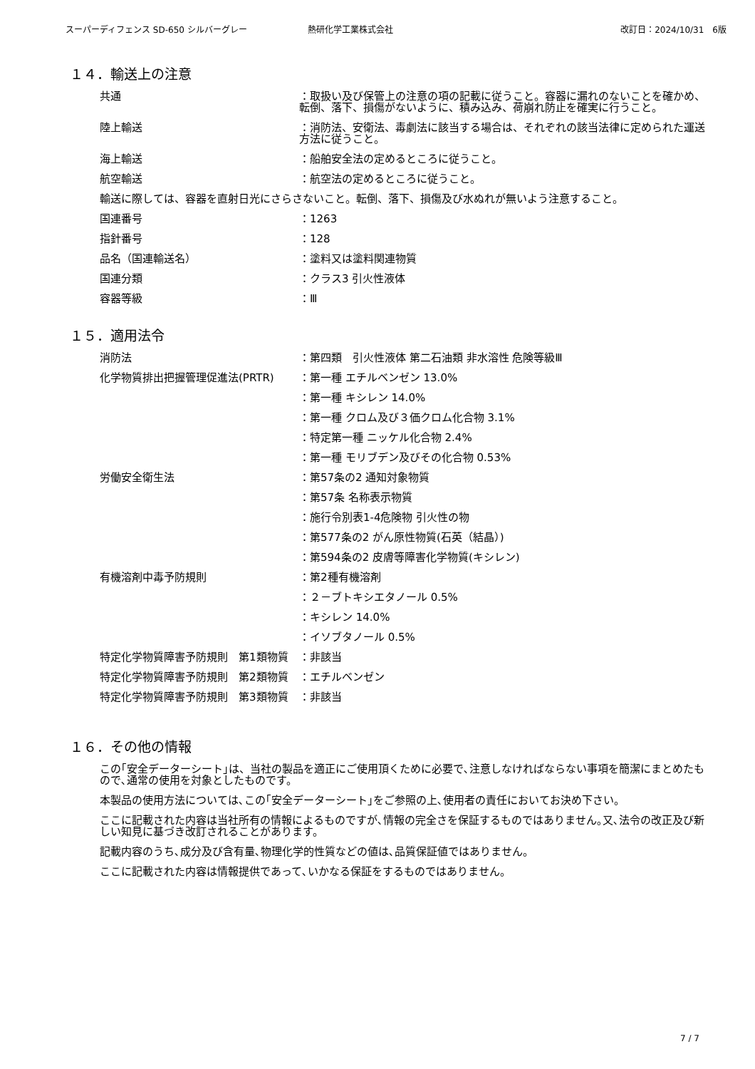スーパーディフェンス SD-650 シルバーグレー 熱研化学工業株式会社 改訂日：2024/10/31　6版
１４．輸送上の注意
共通 ：取扱い及び保管上の注意の項の記載に従うこと。容器に漏れのないことを確かめ、転倒、落下、損傷がないように、積み込み、荷崩れ防止を確実に行うこと。
陸上輸送 ：消防法、安衛法、毒劇法に該当する場合は、それぞれの該当法律に定められた運送方法に従うこと。
海上輸送 ：船舶安全法の定めるところに従うこと。
航空輸送 ：航空法の定めるところに従うこと。
輸送に際しては、容器を直射日光にさらさないこと。転倒、落下、損傷及び水ぬれが無いよう注意すること。
国連番号 ：1263
指針番号 ：128
品名（国連輸送名） ：塗料又は塗料関連物質
国連分類 ：クラス3 引火性液体
容器等級 ：Ⅲ
１５．適用法令
消防法 ：第四類　引火性液体 第二石油類 非水溶性 危険等級Ⅲ
化学物質排出把握管理促進法(PRTR) ：第一種 エチルベンゼン 13.0%
：第一種 キシレン 14.0%
：第一種 クロム及び３価クロム化合物 3.1%
：特定第一種 ニッケル化合物 2.4%
：第一種 モリブデン及びその化合物 0.53%
労働安全衛生法 ：第57条の2 通知対象物質
：第57条 名称表示物質
：施行令別表1-4危険物 引火性の物
：第577条の2 がん原性物質(石英（結晶）)
：第594条の2 皮膚等障害化学物質(キシレン)
有機溶剤中毒予防規則 ：第2種有機溶剤
：２－ブトキシエタノール 0.5%
：キシレン 14.0%
：イソブタノール 0.5%
特定化学物質障害予防規則　第1類物質 ：非該当
特定化学物質障害予防規則　第2類物質 ：エチルベンゼン
特定化学物質障害予防規則　第3類物質 ：非該当
１６．その他の情報
この｢安全データーシート｣は、当社の製品を適正にご使用頂くために必要で､注意しなければならない事項を簡潔にまとめたもので､通常の使用を対象としたものです。
本製品の使用方法については､この｢安全データーシート｣をご参照の上､使用者の責任においてお決め下さい。
ここに記載された内容は当社所有の情報によるものですが､情報の完全さを保証するものではありません｡又､法令の改正及び新しい知見に基づき改訂されることがあります。
記載内容のうち､成分及び含有量､物理化学的性質などの値は､品質保証値ではありません。
ここに記載された内容は情報提供であって､いかなる保証をするものではありません。
7 / 7